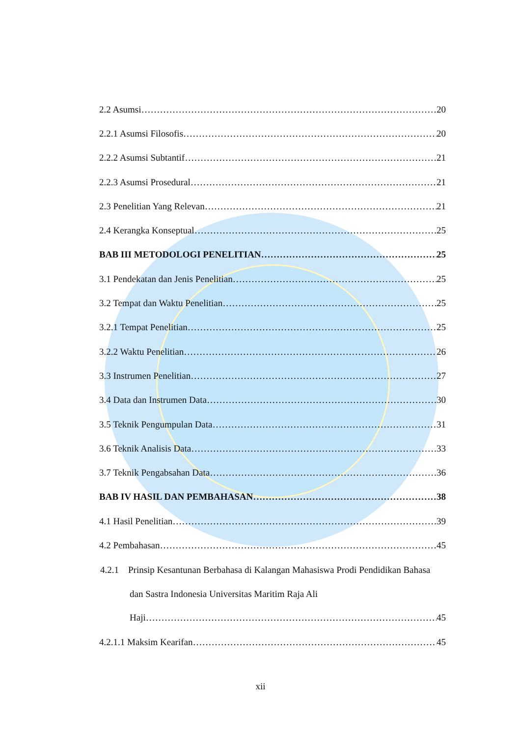2.2 Asumsi 20
2.2.1 Asumsi Filosofis 20
2.2.2 Asumsi Subtantif 21
2.2.3 Asumsi Prosedural 21
2.3 Penelitian Yang Relevan 21
2.4 Kerangka Konseptual 25
BAB III METODOLOGI PENELITIAN 25
3.1 Pendekatan dan Jenis Penelitian 25
3.2 Tempat dan Waktu Penelitian 25
3.2.1 Tempat Penelitian 25
3.2.2 Waktu Penelitian 26
3.3 Instrumen Penelitian 27
3.4 Data dan Instrumen Data 30
3.5 Teknik Pengumpulan Data 31
3.6 Teknik Analisis Data 33
3.7 Teknik Pengabsahan Data 36
BAB IV HASIL DAN PEMBAHASAN 38
4.1 Hasil Penelitian 39
4.2 Pembahasan 45
4.2.1 Prinsip Kesantunan Berbahasa di Kalangan Mahasiswa Prodi Pendidikan Bahasa dan Sastra Indonesia Universitas Maritim Raja Ali
Haji 45
4.2.1.1 Maksim Kearifan 45
xii